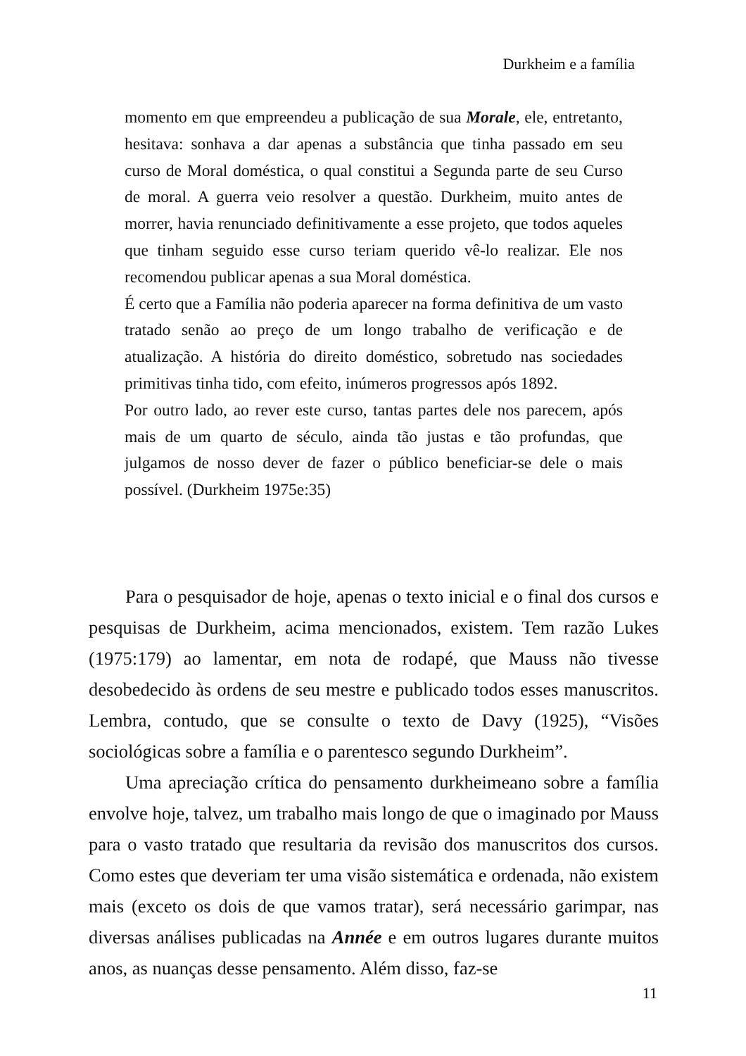Durkheim e a família
momento em que empreendeu a publicação de sua Morale, ele, entretanto, hesitava: sonhava a dar apenas a substância que tinha passado em seu curso de Moral doméstica, o qual constitui a Segunda parte de seu Curso de moral. A guerra veio resolver a questão. Durkheim, muito antes de morrer, havia renunciado definitivamente a esse projeto, que todos aqueles que tinham seguido esse curso teriam querido vê-lo realizar. Ele nos recomendou publicar apenas a sua Moral doméstica.
É certo que a Família não poderia aparecer na forma definitiva de um vasto tratado senão ao preço de um longo trabalho de verificação e de atualização. A história do direito doméstico, sobretudo nas sociedades primitivas tinha tido, com efeito, inúmeros progressos após 1892.
Por outro lado, ao rever este curso, tantas partes dele nos parecem, após mais de um quarto de século, ainda tão justas e tão profundas, que julgamos de nosso dever de fazer o público beneficiar-se dele o mais possível. (Durkheim 1975e:35)
Para o pesquisador de hoje, apenas o texto inicial e o final dos cursos e pesquisas de Durkheim, acima mencionados, existem. Tem razão Lukes (1975:179) ao lamentar, em nota de rodapé, que Mauss não tivesse desobedecido às ordens de seu mestre e publicado todos esses manuscritos. Lembra, contudo, que se consulte o texto de Davy (1925), “Visões sociológicas sobre a família e o parentesco segundo Durkheim”.
Uma apreciação crítica do pensamento durkheimeano sobre a família envolve hoje, talvez, um trabalho mais longo de que o imaginado por Mauss para o vasto tratado que resultaria da revisão dos manuscritos dos cursos. Como estes que deveriam ter uma visão sistemática e ordenada, não existem mais (exceto os dois de que vamos tratar), será necessário garimpar, nas diversas análises publicadas na Année e em outros lugares durante muitos anos, as nuanças desse pensamento. Além disso, faz-se
11